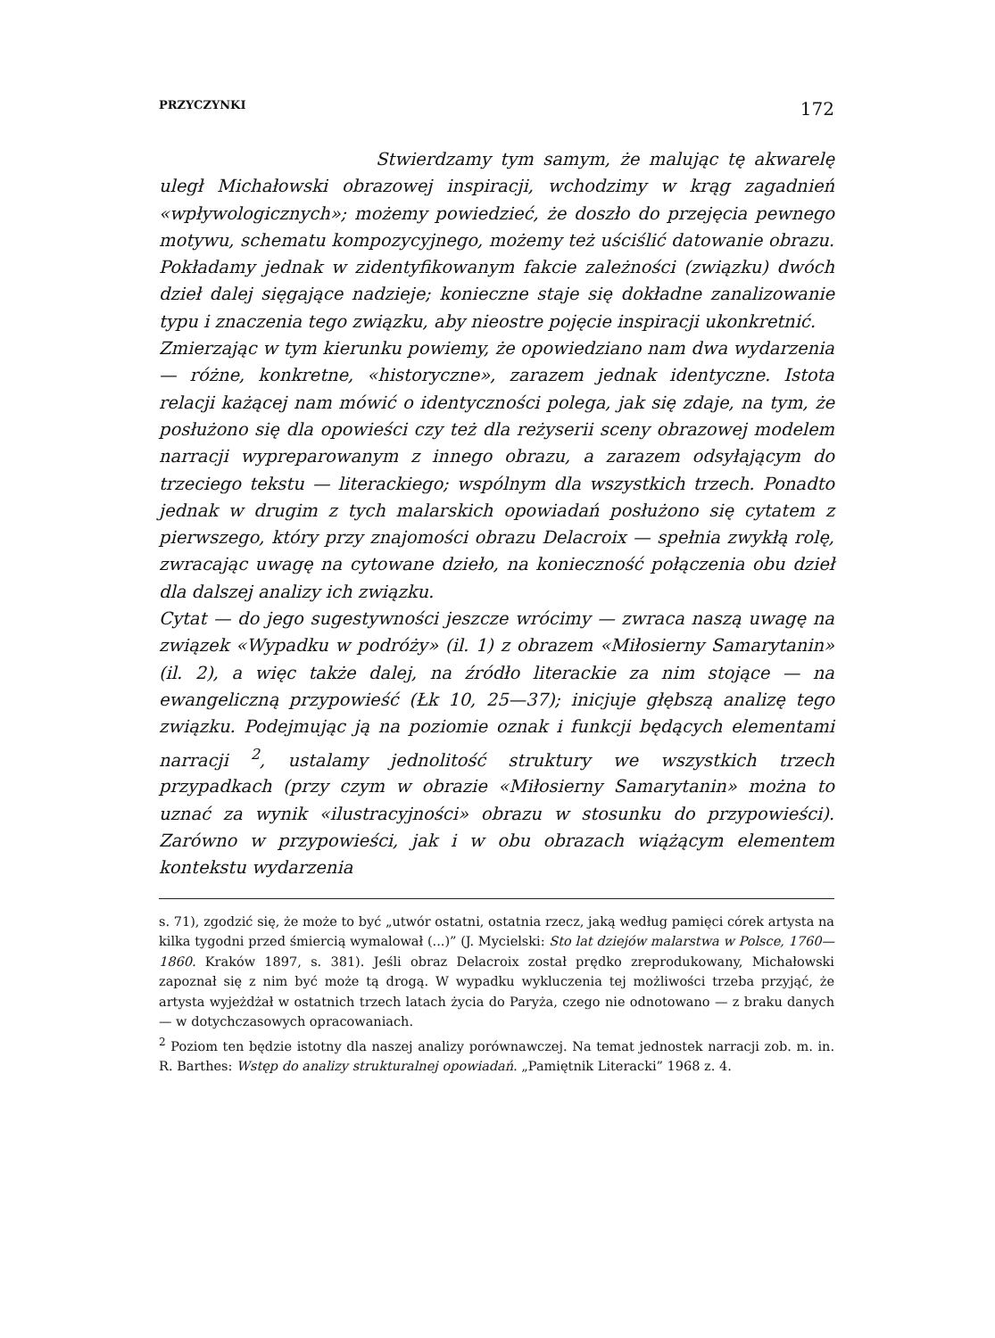PRZYCZYNKI 172
Stwierdzamy tym samym, że malując tę akwarelę uległ Michałowski obrazowej inspiracji, wchodzimy w krąg zagadnień «wpływologicznych»; możemy powiedzieć, że doszło do przejęcia pewnego motywu, schematu kompozycyjnego, możemy też uściślić datowanie obrazu. Pokładamy jednak w zidentyfikowanym fakcie zależności (związku) dwóch dzieł dalej sięgające nadzieje; konieczne staje się dokładne zanalizowanie typu i znaczenia tego związku, aby nieostre pojęcie inspiracji ukonkretnić.
Zmierzając w tym kierunku powiemy, że opowiedziano nam dwa wydarzenia — różne, konkretne, «historyczne», zarazem jednak identyczne. Istota relacji każącej nam mówić o identyczności polega, jak się zdaje, na tym, że posłużono się dla opowieści czy też dla reżyserii sceny obrazowej modelem narracji wypreparowanym z innego obrazu, a zarazem odsyłającym do trzeciego tekstu — literackiego; wspólnym dla wszystkich trzech. Ponadto jednak w drugim z tych malarskich opowiadań posłużono się cytatem z pierwszego, który przy znajomości obrazu Delacroix — spełnia zwykłą rolę, zwracając uwagę na cytowane dzieło, na konieczność połączenia obu dzieł dla dalszej analizy ich związku.
Cytat — do jego sugestywności jeszcze wrócimy — zwraca naszą uwagę na związek «Wypadku w podróży» (il. 1) z obrazem «Miłosierny Samarytanin» (il. 2), a więc także dalej, na źródło literackie za nim stojące — na ewangeliczną przypowieść (Łk 10, 25—37); inicjuje głębszą analizę tego związku. Podejmując ją na poziomie oznak i funkcji będących elementami narracji <sup>2</sup>, ustalamy jednolitość struktury we wszystkich trzech przypadkach (przy czym w obrazie «Miłosierny Samarytanin» można to uznać za wynik «ilustracyjności» obrazu w stosunku do przypowieści). Zarówno w przypowieści, jak i w obu obrazach wiążącym elementem kontekstu wydarzenia
s. 71), zgodzić się, że może to być „utwór ostatni, ostatnia rzecz, jaką według pamięci córek artysta na kilka tygodni przed śmiercią wymalował (...)” (J. Mycielski: Sto lat dziejów malarstwa w Polsce, 1760—1860. Kraków 1897, s. 381). Jeśli obraz Delacroix został prędko zreprodukowany, Michałowski zapoznał się z nim być może tą drogą. W wypadku wykluczenia tej możliwości trzeba przyjąć, że artysta wyjeżdżał w ostatnich trzech latach życia do Paryża, czego nie odnotowano — z braku danych — w dotychczasowych opracowaniach.
<sup>2</sup> Poziom ten będzie istotny dla naszej analizy porównawczej. Na temat jednostek narracji zob. m. in. R. Barthes: Wstęp do analizy strukturalnej opowiadań. „Pamiętnik Literacki” 1968 z. 4.